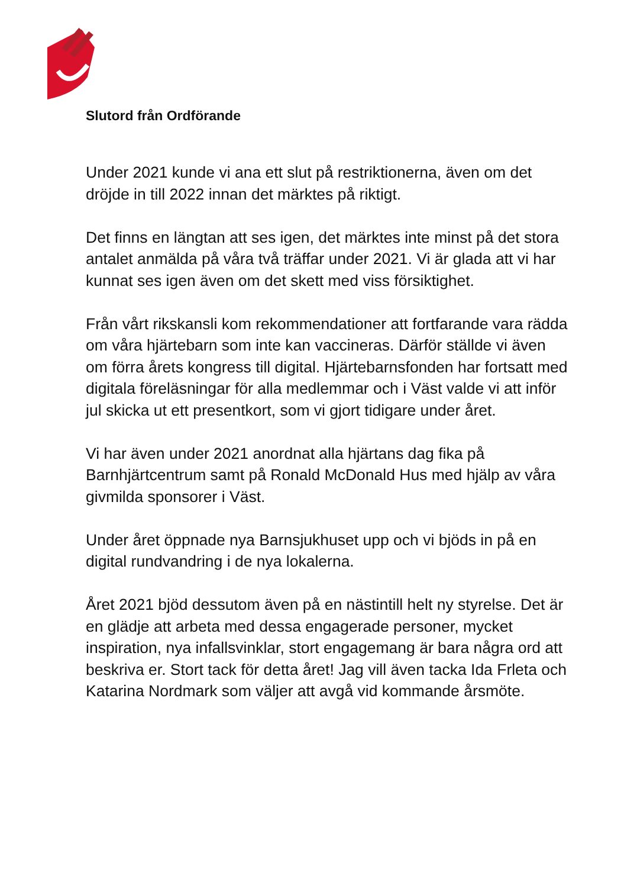Slutord från Ordförande
Under 2021 kunde vi ana ett slut på restriktionerna, även om det dröjde in till 2022 innan det märktes på riktigt.
Det finns en längtan att ses igen, det märktes inte minst på det stora antalet anmälda på våra två träffar under 2021. Vi är glada att vi har kunnat ses igen även om det skett med viss försiktighet.
Från vårt rikskansli kom rekommendationer att fortfarande vara rädda om våra hjärtebarn som inte kan vaccineras. Därför ställde vi även om förra årets kongress till digital. Hjärtebarnsfonden har fortsatt med digitala föreläsningar för alla medlemmar och i Väst valde vi att inför jul skicka ut ett presentkort, som vi gjort tidigare under året.
Vi har även under 2021 anordnat alla hjärtans dag fika på Barnhjärtcentrum samt på Ronald McDonald Hus med hjälp av våra givmilda sponsorer i Väst.
Under året öppnade nya Barnsjukhuset upp och vi bjöds in på en digital rundvandring i de nya lokalerna.
Året 2021 bjöd dessutom även på en nästintill helt ny styrelse. Det är en glädje att arbeta med dessa engagerade personer, mycket inspiration, nya infallsvinklar, stort engagemang är bara några ord att beskriva er. Stort tack för detta året! Jag vill även tacka Ida Frleta och Katarina Nordmark som väljer att avgå vid kommande årsmöte.